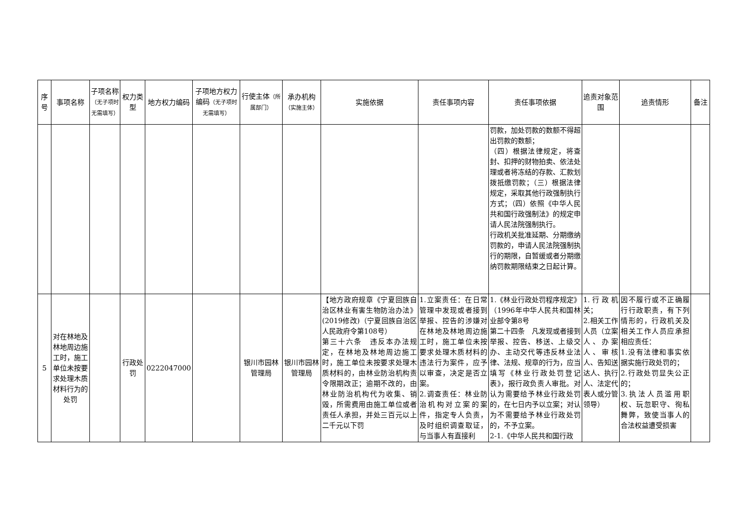| 序号 | 事项名称 | 子项名称 （无子项时无需填写） | 权力类型 | 地方权力编码 | 子项地方权力编码 （无子项时无需填写） | 行使主体 （所属部门） | 承办机构 （实施主体） | 实施依据 | 责任事项内容 | 责任事项依据 | 追责对象范围 | 追责情形 | 备注 |
| --- | --- | --- | --- | --- | --- | --- | --- | --- | --- | --- | --- | --- | --- |
| | | | | | | | | | | 罚款，加处罚款的数额不得超出罚款的数额； （四）根据法律规定，将查封、扣押的财物拍卖、依法处理或者将冻结的存款、汇款划拨抵缴罚款；（三）根据法律规定，采取其他行政强制执行方式；（四）依照《中华人民共和国行政强制法》的规定申请人民法院强制执行。 行政机关批准延期、分期缴纳罚款的，申请人民法院强制执行的期限，自暂缓或者分期缴纳罚款期限结束之日起计算。 | | | |
| 5 | 对在林地及林地周边施工时，施工单位未按要求处理木质材料行为的处罚 | | 行政处罚 | 0222047000 | | 银川市园林管理局 | 银川市园林管理局 | 【地方政府规章《宁夏回族自治区林业有害生物防治办法》(2019修改)（宁夏回族自治区人民政府令第108号） 第三十六条 违反本办法规定，在林地及林地周边施工时，施工单位未按要求处理木质材料的，由林业防治机构责令限期改正；逾期不改的，由林业防治机构代为收集、销毁，所需费用由施工单位或者责任人承担，并处三百元以上二千元以下罚 | 1.立案责任：在日常管理中发现或者接到举报、控告的涉嫌对在林地及林地周边施工时，施工单位未按要求处理木质材料的违法行为案件，应予以审查，决定是否立案。 2.调查责任：林业防治机构对立案的案件，指定专人负责，及时组织调查取证，与当事人有直接利 | 1.《林业行政处罚程序规定》（1996年中华人民共和国林业部令第8号 第二十四条 凡发现或者接到举报、控告、移送、上级交办、主动交代等违反林业法律、法规、规章的行为，应当填写《林业行政处罚登记表》，报行政负责人审批。对认为需要给予林业行政处罚的，在七日内予以立案；对认为不需要给予林业行政处罚的，不予立案。 2-1.《中华人民共和国行政 | 1.行政机关； 2.相关工作人员（立案人、办案人、审核人、告知送达人、执行人、法定代表人或分管领导） | 因不履行或不正确履行行政职责，有下列情形的，行政机关及相关工作人员应承担相应责任： 1.没有法律和事实依据实施行政处罚的； 2.行政处罚显失公正的； 3.执法人员滥用职权、玩忽职守、徇私舞弊，致使当事人的合法权益遭受损害 | |